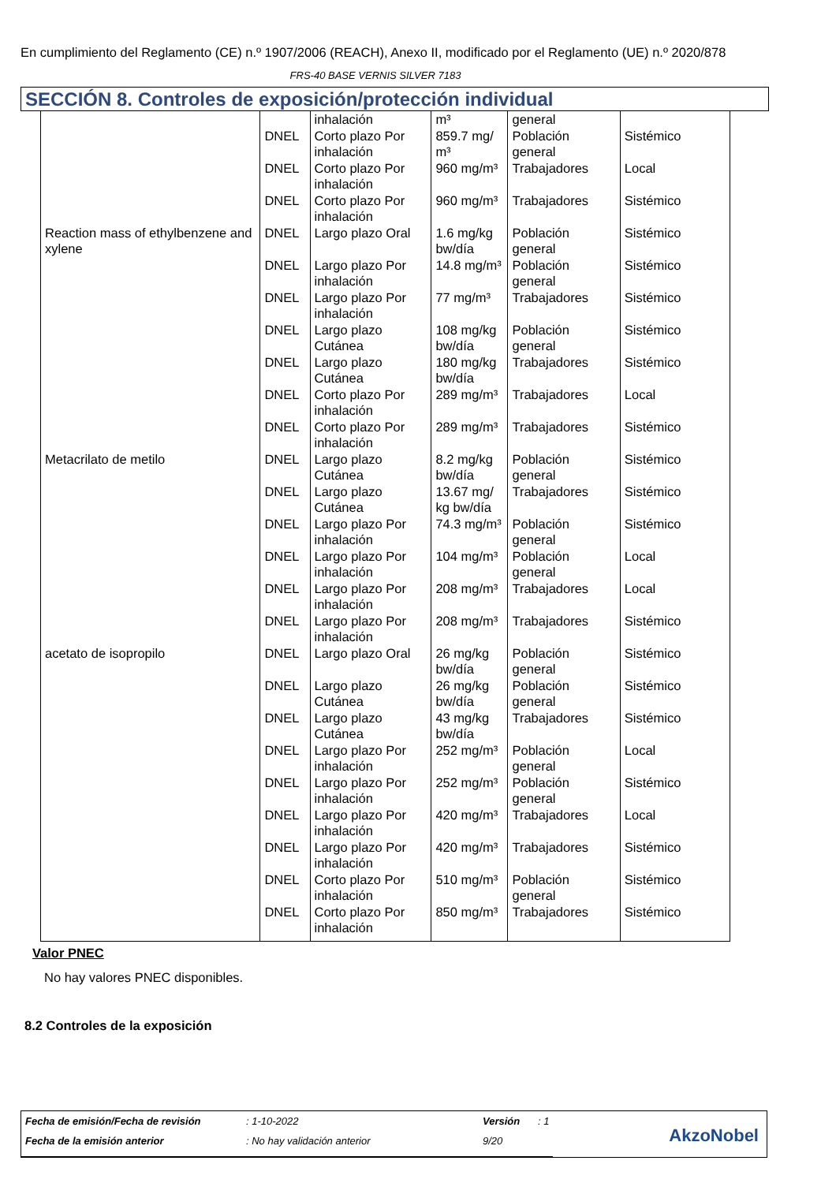En cumplimiento del Reglamento (CE) n.º 1907/2006 (REACH), Anexo II, modificado por el Reglamento (UE) n.º 2020/878
FRS-40 BASE VERNIS SILVER 7183
SECCIÓN 8. Controles de exposición/protección individual
| | | inhalación | m³ | general | |
| | DNEL | Corto plazo Por inhalación | 859.7 mg/ m³ | Población general | Sistémico |
| | DNEL | Corto plazo Por inhalación | 960 mg/m³ | Trabajadores | Local |
| | DNEL | Corto plazo Por inhalación | 960 mg/m³ | Trabajadores | Sistémico |
| Reaction mass of ethylbenzene and xylene | DNEL | Largo plazo Oral | 1.6 mg/kg bw/día | Población general | Sistémico |
| | DNEL | Largo plazo Por inhalación | 14.8 mg/m³ | Población general | Sistémico |
| | DNEL | Largo plazo Por inhalación | 77 mg/m³ | Trabajadores | Sistémico |
| | DNEL | Largo plazo Cutánea | 108 mg/kg bw/día | Población general | Sistémico |
| | DNEL | Largo plazo Cutánea | 180 mg/kg bw/día | Trabajadores | Sistémico |
| | DNEL | Corto plazo Por inhalación | 289 mg/m³ | Trabajadores | Local |
| | DNEL | Corto plazo Por inhalación | 289 mg/m³ | Trabajadores | Sistémico |
| Metacrilato de metilo | DNEL | Largo plazo Cutánea | 8.2 mg/kg bw/día | Población general | Sistémico |
| | DNEL | Largo plazo Cutánea | 13.67 mg/ kg bw/día | Trabajadores | Sistémico |
| | DNEL | Largo plazo Por inhalación | 74.3 mg/m³ | Población general | Sistémico |
| | DNEL | Largo plazo Por inhalación | 104 mg/m³ | Población general | Local |
| | DNEL | Largo plazo Por inhalación | 208 mg/m³ | Trabajadores | Local |
| | DNEL | Largo plazo Por inhalación | 208 mg/m³ | Trabajadores | Sistémico |
| acetato de isopropilo | DNEL | Largo plazo Oral | 26 mg/kg bw/día | Población general | Sistémico |
| | DNEL | Largo plazo Cutánea | 26 mg/kg bw/día | Población general | Sistémico |
| | DNEL | Largo plazo Cutánea | 43 mg/kg bw/día | Trabajadores | Sistémico |
| | DNEL | Largo plazo Por inhalación | 252 mg/m³ | Población general | Local |
| | DNEL | Largo plazo Por inhalación | 252 mg/m³ | Población general | Sistémico |
| | DNEL | Largo plazo Por inhalación | 420 mg/m³ | Trabajadores | Local |
| | DNEL | Largo plazo Por inhalación | 420 mg/m³ | Trabajadores | Sistémico |
| | DNEL | Corto plazo Por inhalación | 510 mg/m³ | Población general | Sistémico |
| | DNEL | Corto plazo Por inhalación | 850 mg/m³ | Trabajadores | Sistémico |
Valor PNEC
No hay valores PNEC disponibles.
8.2 Controles de la exposición
| Fecha de emisión/Fecha de revisión | : 1-10-2022 | Versión | : 1 |
| Fecha de la emisión anterior | : No hay validación anterior | 9/20 | |
AkzoNobel